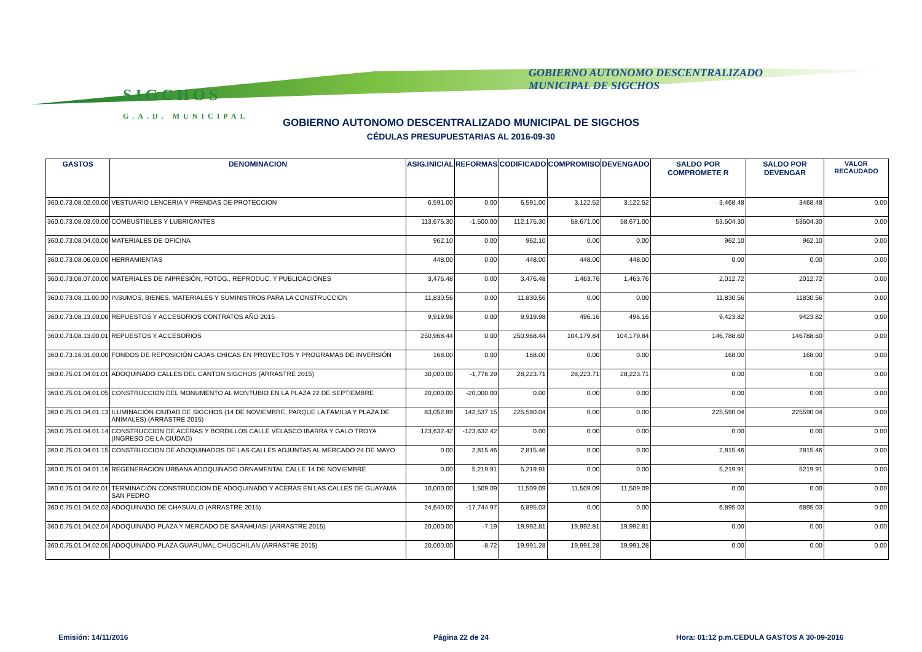SIGCHOS
G.A.D. MUNICIPAL
GOBIERNO AUTONOMO DESCENTRALIZADO
MUNICIPAL DE SIGCHOS
GOBIERNO AUTONOMO DESCENTRALIZADO MUNICIPAL DE SIGCHOS
CÉDULAS PRESUPUESTARIAS AL 2016-09-30
| GASTOS | DENOMINACION | ASIG.INICIAL | REFORMAS | CODIFICADO | COMPROMISO | DEVENGADO | SALDO POR COMPROMETE R | SALDO POR DEVENGAR | VALOR RECAUDADO |
| --- | --- | --- | --- | --- | --- | --- | --- | --- | --- |
| 360.0.73.08.02.00.00 | VESTUARIO LENCERIA Y PRENDAS DE PROTECCION | 6,591.00 | 0.00 | 6,591.00 | 3,122.52 | 3,122.52 | 3,468.48 | 3468.48 | 0.00 |
| 360.0.73.08.03.00.00 | COMBUSTIBLES Y LUBRICANTES | 113,675.30 | -1,500.00 | 112,175.30 | 58,671.00 | 58,671.00 | 53,504.30 | 53504.30 | 0.00 |
| 360.0.73.08.04.00.00 | MATERIALES DE OFICINA | 962.10 | 0.00 | 962.10 | 0.00 | 0.00 | 962.10 | 962.10 | 0.00 |
| 360.0.73.08.06.00.00 | HERRAMIENTAS | 448.00 | 0.00 | 448.00 | 448.00 | 448.00 | 0.00 | 0.00 | 0.00 |
| 360.0.73.08.07.00.00 | MATERIALES DE IMPRESIÓN, FOTOG., REPRODUC. Y PUBLICACIONES | 3,476.48 | 0.00 | 3,476.48 | 1,463.76 | 1,463.76 | 2,012.72 | 2012.72 | 0.00 |
| 360.0.73.08.11.00.00 | INSUMOS, BIENES, MATERIALES Y SUMINISTROS PARA LA CONSTRUCCION | 11,830.56 | 0.00 | 11,830.56 | 0.00 | 0.00 | 11,830.56 | 11830.56 | 0.00 |
| 360.0.73.08.13.00.00 | REPUESTOS Y ACCESORIOS CONTRATOS AÑO 2015 | 9,919.98 | 0.00 | 9,919.98 | 496.16 | 496.16 | 9,423.82 | 9423.82 | 0.00 |
| 360.0.73.08.13.00.01 | REPUESTOS Y ACCESORIOS | 250,968.44 | 0.00 | 250,968.44 | 104,179.84 | 104,179.84 | 146,788.60 | 146788.60 | 0.00 |
| 360.0.73.16.01.00.00 | FONDOS DE REPOSICIÓN CAJAS CHICAS EN PROYECTOS Y PROGRAMAS DE INVERSIÓN | 168.00 | 0.00 | 168.00 | 0.00 | 0.00 | 168.00 | 168.00 | 0.00 |
| 360.0.75.01.04.01.01 | ADOQUINADO CALLES DEL CANTON SIGCHOS (ARRASTRE 2015) | 30,000.00 | -1,776.29 | 28,223.71 | 28,223.71 | 28,223.71 | 0.00 | 0.00 | 0.00 |
| 360.0.75.01.04.01.05 | CONSTRUCCION DEL MONUMENTO AL MONTUBIO EN LA PLAZA 22 DE SEPTIEMBRE | 20,000.00 | -20,000.00 | 0.00 | 0.00 | 0.00 | 0.00 | 0.00 | 0.00 |
| 360.0.75.01.04.01.13 | ILUMINACIÓN CIUDAD DE SIGCHOS (14 DE NOVIEMBRE, PARQUE LA FAMILIA Y PLAZA DE ANIMALES) (ARRASTRE 2015) | 83,052.89 | 142,537.15 | 225,590.04 | 0.00 | 0.00 | 225,590.04 | 225590.04 | 0.00 |
| 360.0.75.01.04.01.14 | CONSTRUCCION DE ACERAS Y BORDILLOS CALLE VELASCO IBARRA Y GALO TROYA (INGRESO DE LA CIUDAD) | 123,632.42 | -123,632.42 | 0.00 | 0.00 | 0.00 | 0.00 | 0.00 | 0.00 |
| 360.0.75.01.04.01.15 | CONSTRUCCION DE ADOQUINADOS DE LAS CALLES ADJUNTAS AL MERCADO 24 DE MAYO | 0.00 | 2,815.46 | 2,815.46 | 0.00 | 0.00 | 2,815.46 | 2815.46 | 0.00 |
| 360.0.75.01.04.01.16 | REGENERACION URBANA ADOQUINADO ORNAMENTAL CALLE 14 DE NOVIEMBRE | 0.00 | 5,219.91 | 5,219.91 | 0.00 | 0.00 | 5,219.91 | 5219.91 | 0.00 |
| 360.0.75.01.04.02.01 | TERMINACIÓN CONSTRUCCION DE ADOQUINADO Y ACERAS EN LAS CALLES DE GUAYAMA SAN PEDRO | 10,000.00 | 1,509.09 | 11,509.09 | 11,509.09 | 11,509.09 | 0.00 | 0.00 | 0.00 |
| 360.0.75.01.04.02.03 | ADOQUINADO DE CHASUALO (ARRASTRE 2015) | 24,640.00 | -17,744.97 | 6,895.03 | 0.00 | 0.00 | 6,895.03 | 6895.03 | 0.00 |
| 360.0.75.01.04.02.04 | ADOQUINADO PLAZA Y MERCADO DE SARAHUASI (ARRASTRE 2015) | 20,000.00 | -7.19 | 19,992.81 | 19,992.81 | 19,992.81 | 0.00 | 0.00 | 0.00 |
| 360.0.75.01.04.02.05 | ADOQUINADO PLAZA GUARUMAL CHUGCHILAN (ARRASTRE 2015) | 20,000.00 | -8.72 | 19,991.28 | 19,991.28 | 19,991.28 | 0.00 | 0.00 | 0.00 |
Emisión: 14/11/2016 Página 22 de 24
Hora: 01:12 p.m.CEDULA GASTOS A 30-09-2016